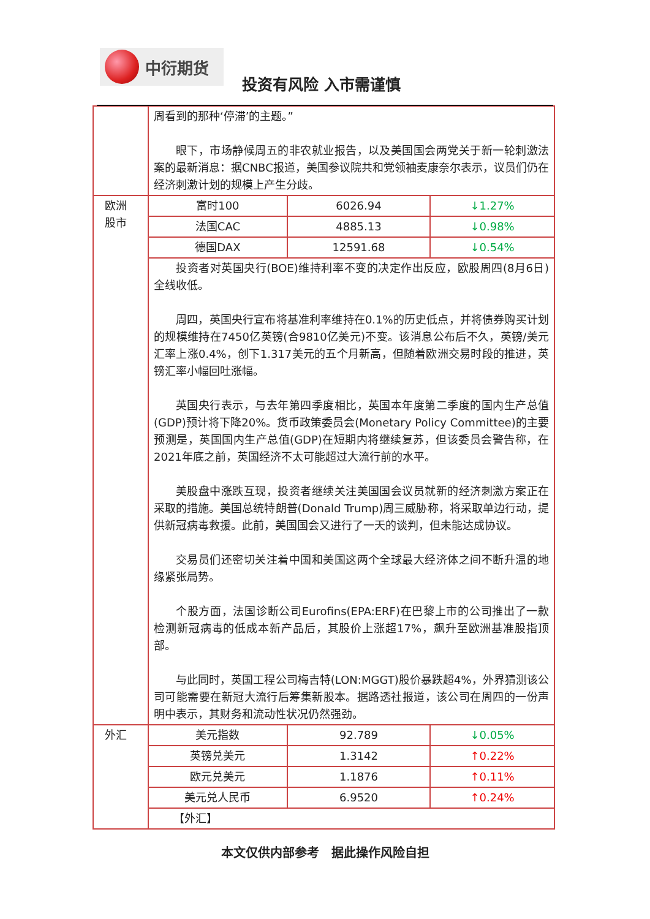中衍期货
投资有风险 入市需谨慎
| | 周看到的那种‘停滞’的主题。” 眼下，市场静候周五的非农就业报告，以及美国国会两党关于新一轮刺激法案的最新消息：据CNBC报道，美国参议院共和党领袖麦康奈尔表示，议员们仍在经济刺激计划的规模上产生分歧。 | | |
| 欧洲 股市 | 富时100 | 6026.94 | ↓1.27% |
| | 法国CAC | 4885.13 | ↓0.98% |
| | 德国DAX | 12591.68 | ↓0.54% |
| | 投资者对英国央行(BOE)维持利率不变的决定作出反应，欧股周四(8月6日)全线收低。 周四，英国央行宣布将基准利率维持在0.1%的历史低点，并将债券购买计划的规模维持在7450亿英镑(合9810亿美元)不变。该消息公布后不久，英镑/美元汇率上涨0.4%，创下1.317美元的五个月新高，但随着欧洲交易时段的推进，英镑汇率小幅回吐涨幅。 英国央行表示，与去年第四季度相比，英国本年度第二季度的国内生产总值(GDP)预计将下降20%。货币政策委员会(Monetary Policy Committee)的主要预测是，英国国内生产总值(GDP)在短期内将继续复苏，但该委员会警告称，在2021年底之前，英国经济不太可能超过大流行前的水平。 美股盘中涨跌互现，投资者继续关注美国国会议员就新的经济刺激方案正在采取的措施。美国总统特朗普(Donald Trump)周三威胁称，将采取单边行动，提供新冠病毒救援。此前，美国国会又进行了一天的谈判，但未能达成协议。 交易员们还密切关注着中国和美国这两个全球最大经济体之间不断升温的地缘紧张局势。 个股方面，法国诊断公司Eurofins(EPA:ERF)在巴黎上市的公司推出了一款检测新冠病毒的低成本新产品后，其股价上涨超17%，飙升至欧洲基准股指顶部。 与此同时，英国工程公司梅吉特(LON:MGGT)股价暴跌超4%，外界猜测该公司可能需要在新冠大流行后筹集新股本。据路透社报道，该公司在周四的一份声明中表示，其财务和流动性状况仍然强劲。 | | |
| 外汇 | 美元指数 | 92.789 | ↓0.05% |
| | 英镑兑美元 | 1.3142 | ↑0.22% |
| | 欧元兑美元 | 1.1876 | ↑0.11% |
| | 美元兑人民币 | 6.9520 | ↑0.24% |
| | 【外汇】 | | |
本文仅供内部参考　据此操作风险自担